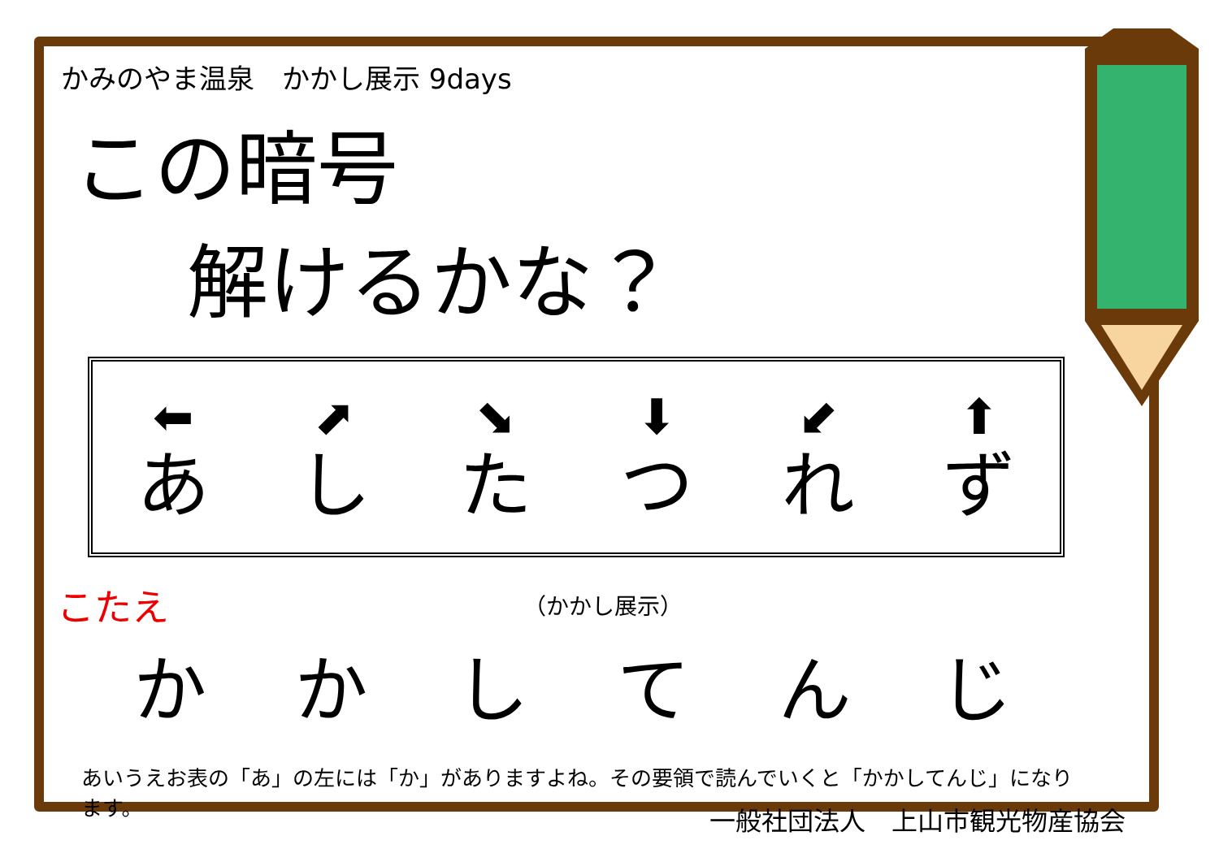かみのやま温泉　かかし展示 9days
この暗号
解けるかな？
⬅
あ
⬈
し
⬊
た
⬇
つ
⬋
れ
⬆
ず
こたえ （かかし展示）
かかしてんじ
あいうえお表の「あ」の左には「か」がありますよね。その要領で読んでいくと「かかしてんじ」になります。
一般社団法人　上山市観光物産協会